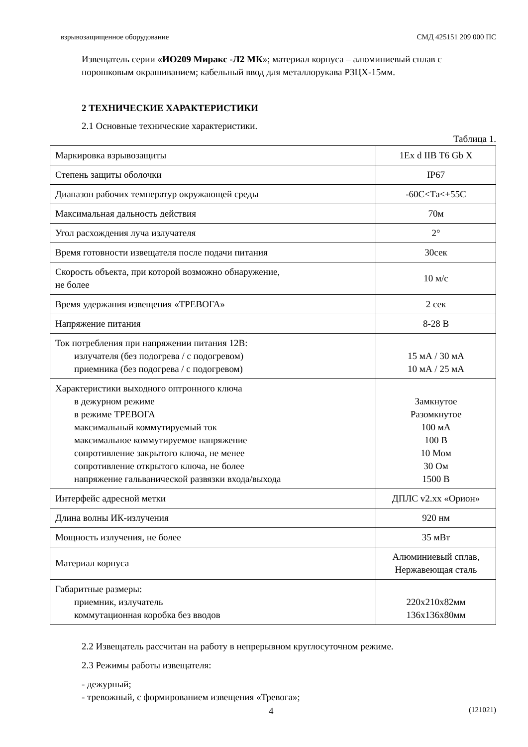взрывозащищенное оборудование СМД 425151 209 000 ПС
Извещатель серии «ИО209 Миракс -Л2 МК»; материал корпуса – алюминиевый сплав с порошковым окрашиванием; кабельный ввод для металлорукава РЗЦХ-15мм.
2 ТЕХНИЧЕСКИЕ ХАРАКТЕРИСТИКИ
2.1 Основные технические характеристики.
Таблица 1.
| Маркировка взрывозащиты | 1Ex d IIB T6 Gb X |
| Степень защиты оболочки | IP67 |
| Диапазон рабочих температур окружающей среды | -60С<Та<+55С |
| Максимальная дальность действия | 70м |
| Угол расхождения луча излучателя | 2° |
| Время готовности извещателя после подачи питания | 30сек |
| Скорость объекта, при которой возможно обнаружение, не более | 10 м/с |
| Время удержания извещения «ТРЕВОГА» | 2 сек |
| Напряжение питания | 8-28 В |
| Ток потребления при напряжении питания 12В: излучателя (без подогрева / с подогревом) приемника (без подогрева / с подогревом) | 15 мА / 30 мА 10 мА / 25 мА |
| Характеристики выходного оптронного ключа в дежурном режиме в режиме ТРЕВОГА максимальный коммутируемый ток максимальное коммутируемое напряжение сопротивление закрытого ключа, не менее сопротивление открытого ключа, не более напряжение гальванической развязки входа/выхода | Замкнутое Разомкнутое 100 мА 100 В 10 Мом 30 Ом 1500 В |
| Интерфейс адресной метки | ДПЛС v2.xx «Орион» |
| Длина волны ИК-излучения | 920 нм |
| Мощность излучения, не более | 35 мВт |
| Материал корпуса | Алюминиевый сплав, Нержавеющая сталь |
| Габаритные размеры: приемник, излучатель коммутационная коробка без вводов | 220x210x82мм 136x136x80мм |
2.2 Извещатель рассчитан на работу в непрерывном круглосуточном режиме.
2.3 Режимы работы извещателя:
- дежурный;
- тревожный, с формированием извещения «Тревога»;
4 (121021)